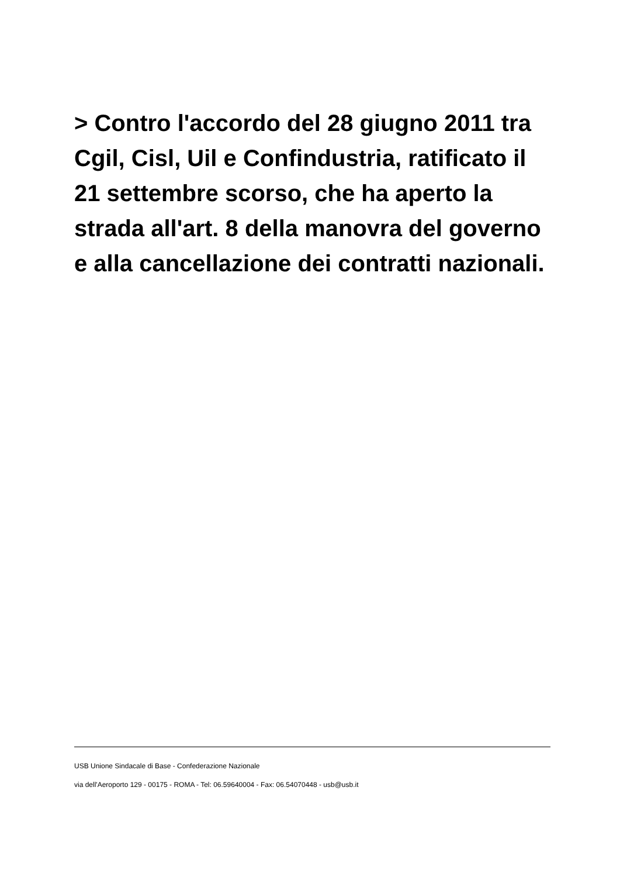> Contro l'accordo del 28 giugno 2011 tra Cgil, Cisl, Uil e Confindustria, ratificato il 21 settembre scorso, che ha aperto la strada all'art. 8 della manovra del governo e alla cancellazione dei contratti nazionali.
USB Unione Sindacale di Base - Confederazione Nazionale
via dell'Aeroporto 129 - 00175 - ROMA - Tel: 06.59640004 - Fax: 06.54070448 - usb@usb.it